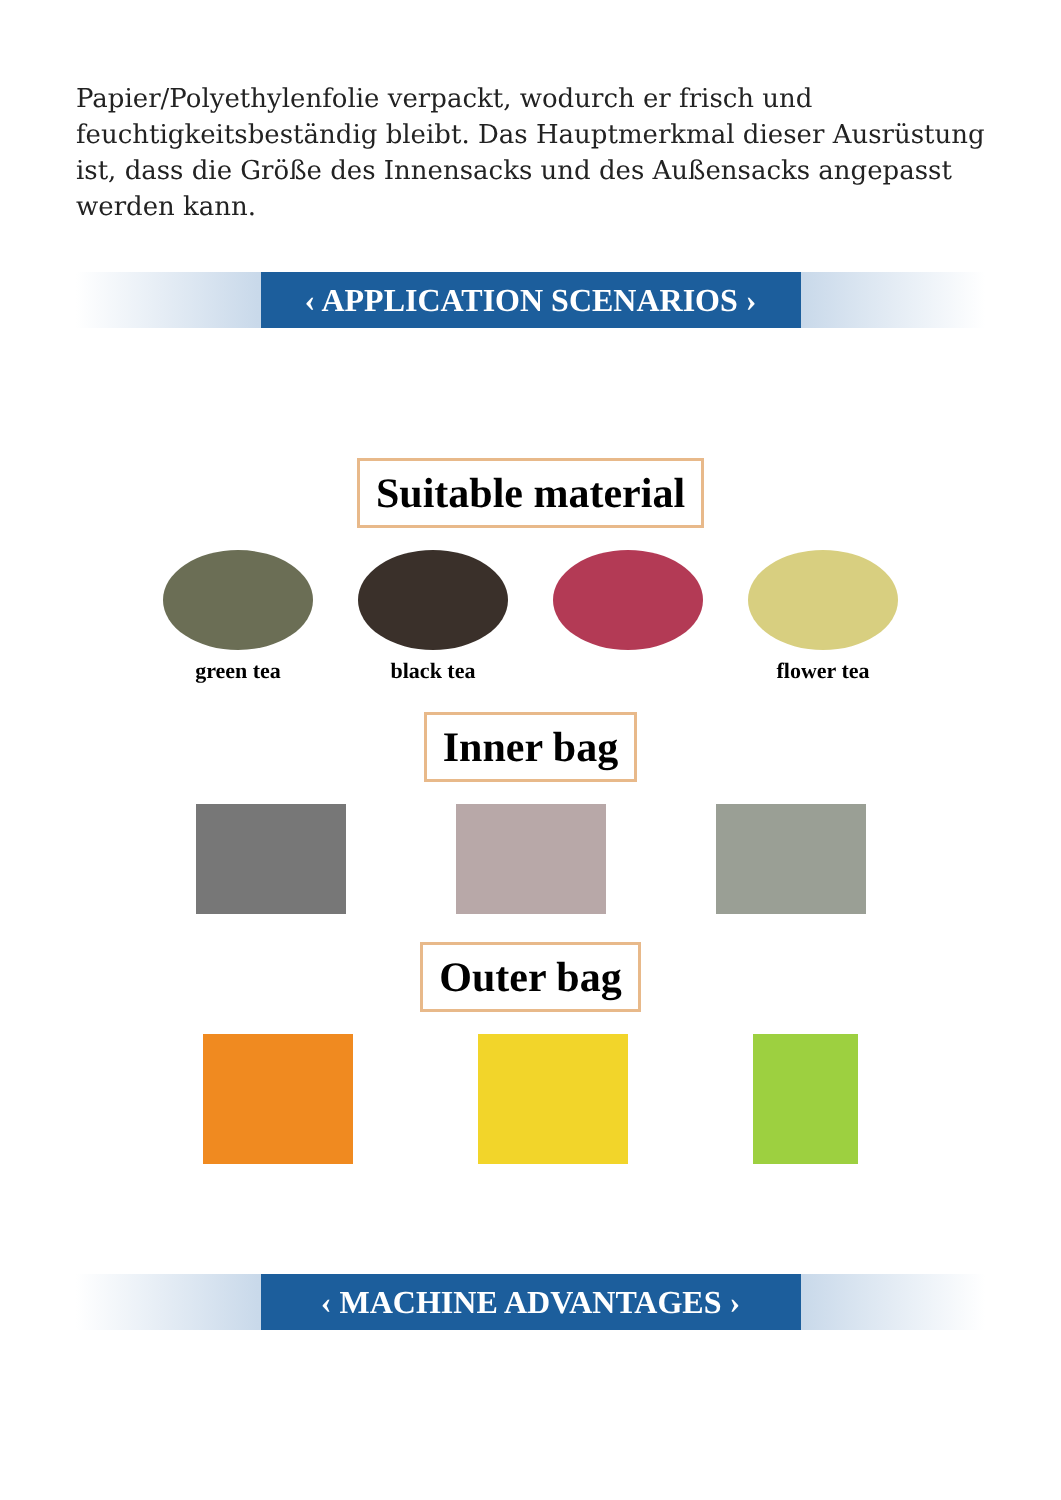Papier/Polyethylenfolie verpackt, wodurch er frisch und feuchtigkeitsbeständig bleibt. Das Hauptmerkmal dieser Ausrüstung ist, dass die Größe des Innensacks und des Außensacks angepasst werden kann.
‹ APPLICATION SCENARIOS ›
Suitable material
green tea black tea flower tea
Inner bag Outer bag
‹ MACHINE ADVANTAGES ›